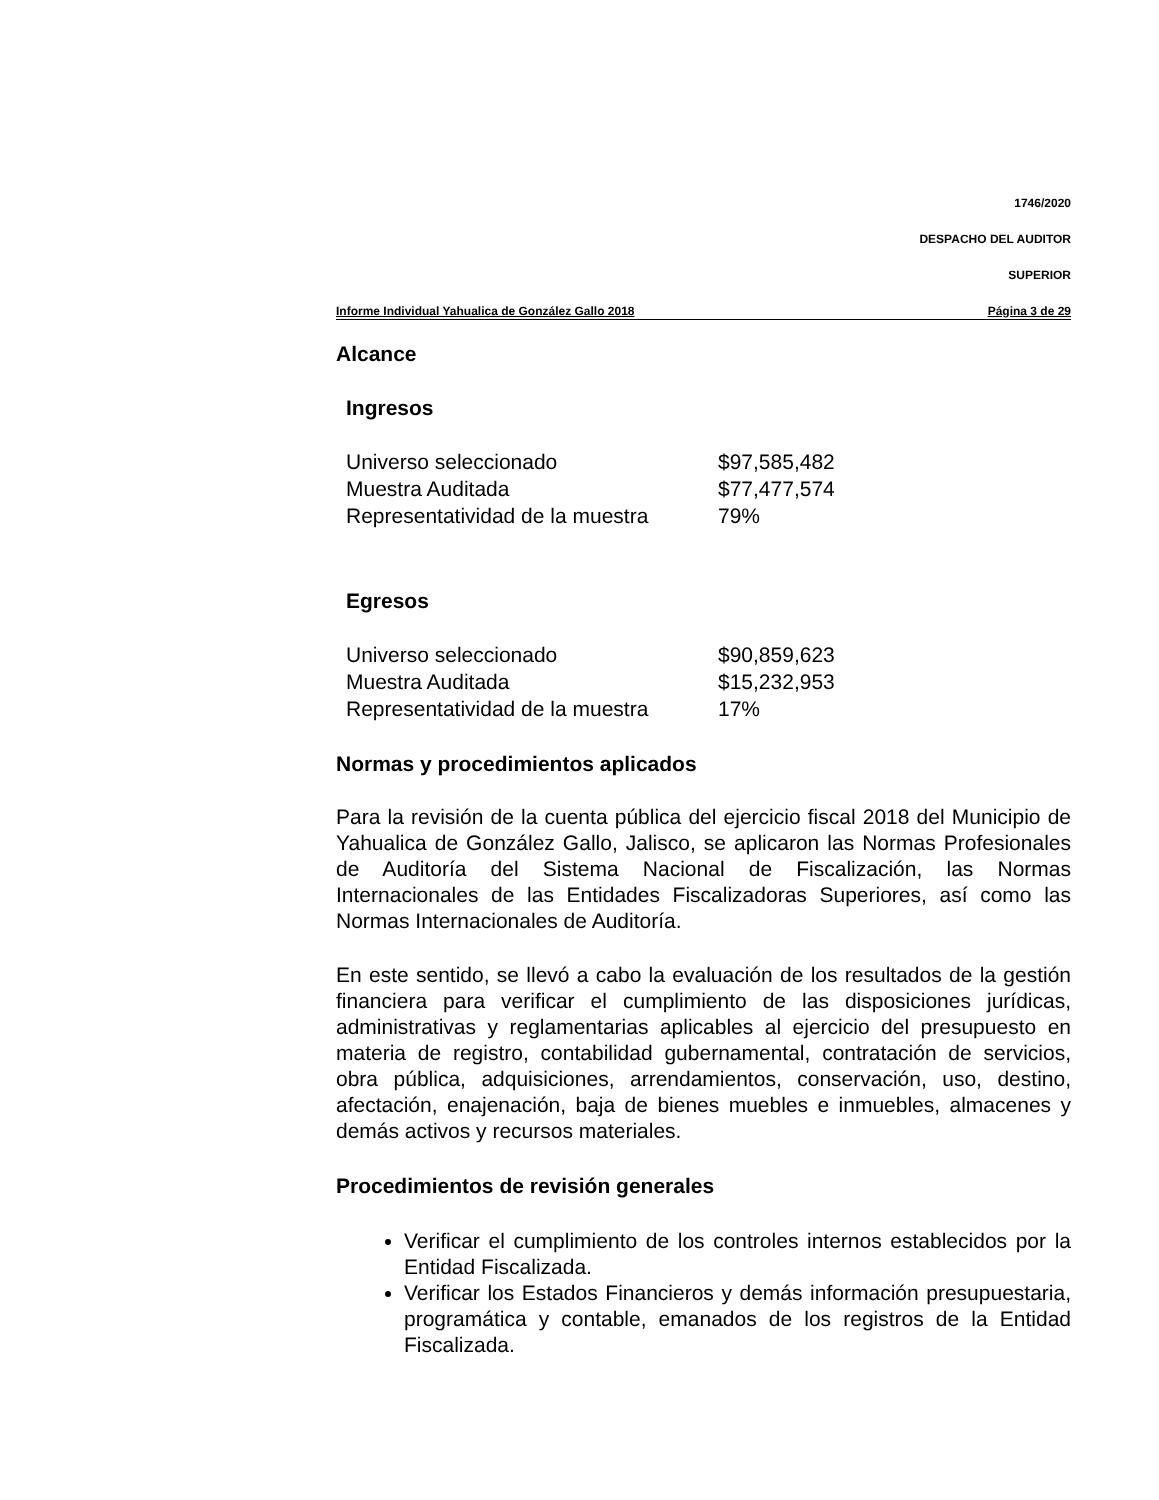1746/2020
DESPACHO DEL AUDITOR
SUPERIOR
Informe Individual Yahualica de González Gallo 2018 Página 3 de 29
Alcance
Ingresos
| Universo seleccionado | $97,585,482 |
| Muestra Auditada | $77,477,574 |
| Representatividad de la muestra | 79% |
Egresos
| Universo seleccionado | $90,859,623 |
| Muestra Auditada | $15,232,953 |
| Representatividad de la muestra | 17% |
Normas y procedimientos aplicados
Para la revisión de la cuenta pública del ejercicio fiscal 2018 del Municipio de Yahualica de González Gallo, Jalisco, se aplicaron las Normas Profesionales de Auditoría del Sistema Nacional de Fiscalización, las Normas Internacionales de las Entidades Fiscalizadoras Superiores, así como las Normas Internacionales de Auditoría.
En este sentido, se llevó a cabo la evaluación de los resultados de la gestión financiera para verificar el cumplimiento de las disposiciones jurídicas, administrativas y reglamentarias aplicables al ejercicio del presupuesto en materia de registro, contabilidad gubernamental, contratación de servicios, obra pública, adquisiciones, arrendamientos, conservación, uso, destino, afectación, enajenación, baja de bienes muebles e inmuebles, almacenes y demás activos y recursos materiales.
Procedimientos de revisión generales
Verificar el cumplimiento de los controles internos establecidos por la Entidad Fiscalizada.
Verificar los Estados Financieros y demás información presupuestaria, programática y contable, emanados de los registros de la Entidad Fiscalizada.